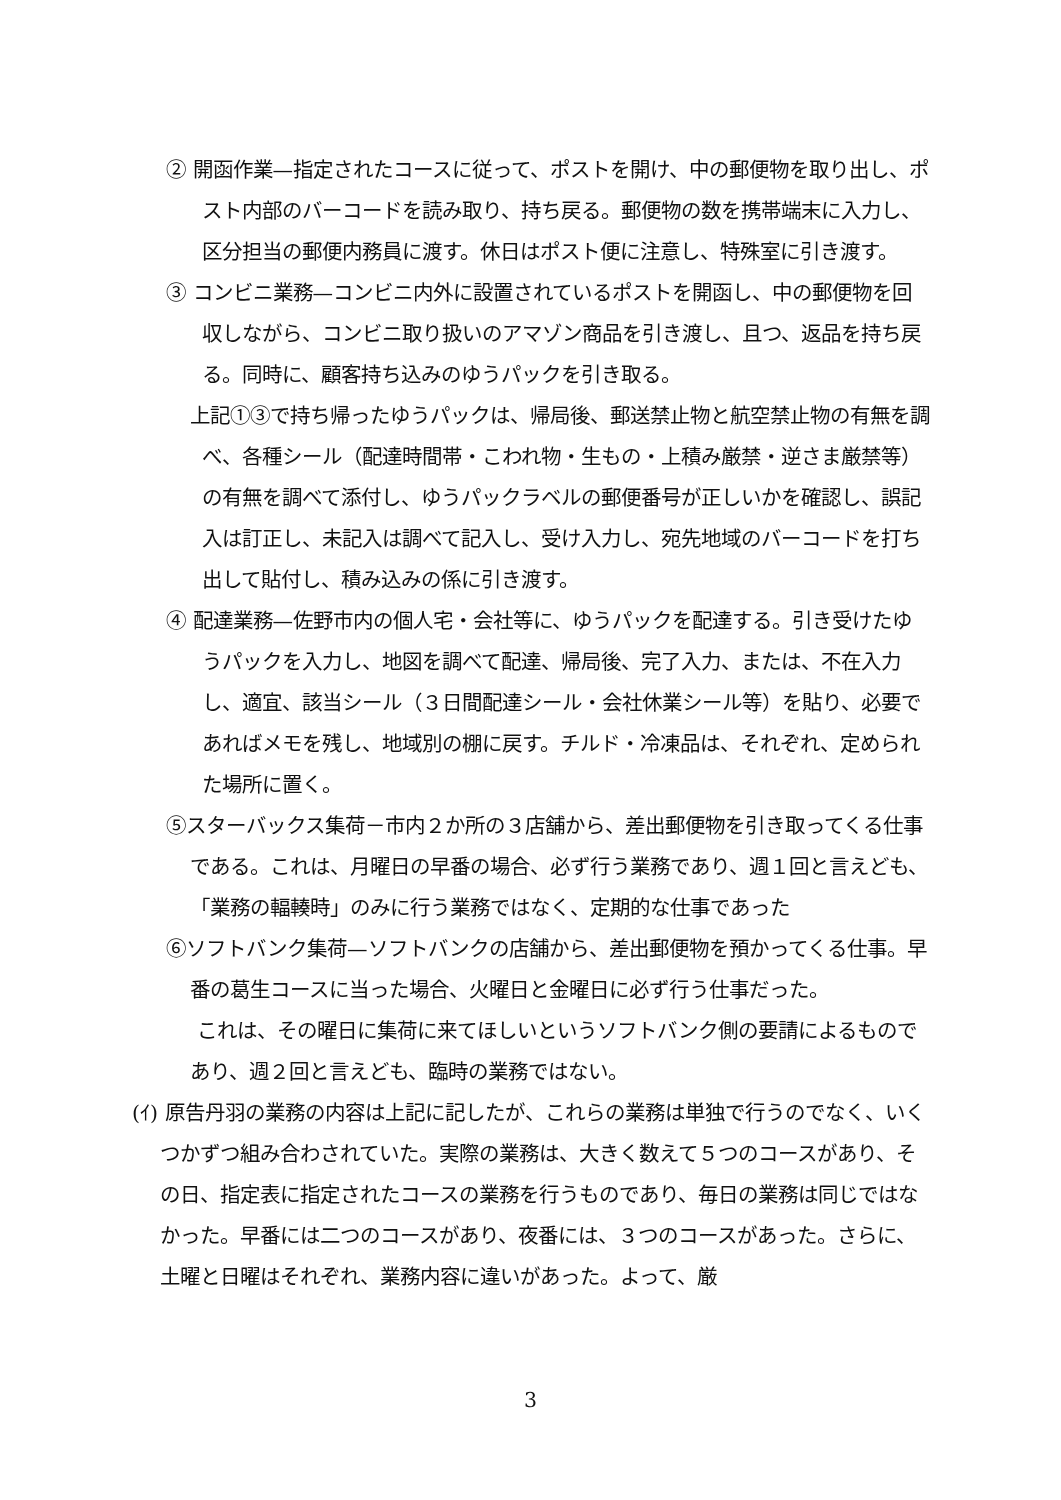② 開函作業—指定されたコースに従って、ポストを開け、中の郵便物を取り出し、ポスト内部のバーコードを読み取り、持ち戻る。郵便物の数を携帯端末に入力し、区分担当の郵便内務員に渡す。休日はポスト便に注意し、特殊室に引き渡す。
③ コンビニ業務—コンビニ内外に設置されているポストを開函し、中の郵便物を回収しながら、コンビニ取り扱いのアマゾン商品を引き渡し、且つ、返品を持ち戻る。同時に、顧客持ち込みのゆうパックを引き取る。
上記①③で持ち帰ったゆうパックは、帰局後、郵送禁止物と航空禁止物の有無を調べ、各種シール（配達時間帯・こわれ物・生もの・上積み厳禁・逆さま厳禁等）の有無を調べて添付し、ゆうパックラベルの郵便番号が正しいかを確認し、誤記入は訂正し、未記入は調べて記入し、受け入力し、宛先地域のバーコードを打ち出して貼付し、積み込みの係に引き渡す。
④ 配達業務—佐野市内の個人宅・会社等に、ゆうパックを配達する。引き受けたゆうパックを入力し、地図を調べて配達、帰局後、完了入力、または、不在入力し、適宜、該当シール（３日間配達シール・会社休業シール等）を貼り、必要であればメモを残し、地域別の棚に戻す。チルド・冷凍品は、それぞれ、定められた場所に置く。
⑤スターバックス集荷－市内２か所の３店舗から、差出郵便物を引き取ってくる仕事である。これは、月曜日の早番の場合、必ず行う業務であり、週１回と言えども、「業務の輻輳時」のみに行う業務ではなく、定期的な仕事であった
⑥ソフトバンク集荷—ソフトバンクの店舗から、差出郵便物を預かってくる仕事。早番の葛生コースに当った場合、火曜日と金曜日に必ず行う仕事だった。
これは、その曜日に集荷に来てほしいというソフトバンク側の要請によるものであり、週２回と言えども、臨時の業務ではない。
(ｲ) 原告丹羽の業務の内容は上記に記したが、これらの業務は単独で行うのでなく、いくつかずつ組み合わされていた。実際の業務は、大きく数えて５つのコースがあり、その日、指定表に指定されたコースの業務を行うものであり、毎日の業務は同じではなかった。早番には二つのコースがあり、夜番には、３つのコースがあった。さらに、土曜と日曜はそれぞれ、業務内容に違いがあった。よって、厳
3